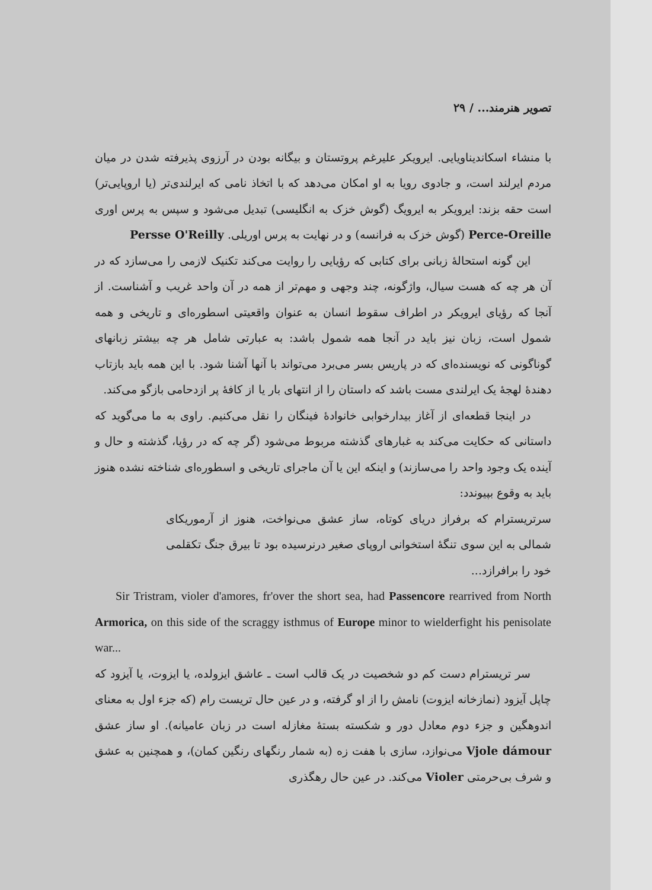تصویر هنرمند... / ۲۹
با منشاء اسکاندیناویایی. ایرویکر علیرغم پروتستان و بیگانه بودن در آرزوی پذیرفته شدن در میان مردم ایرلند است، و جادوی رویا به او امکان می‌دهد که با اتخاذ نامی که ایرلندی‌تر (یا اروپایی‌تر) است حقه بزند: ایرویکر به ایرویگ (گوش خزک به انگلیسی) تبدیل می‌شود و سپس به پرس اوری Perce-Oreille (گوش خزک به فرانسه) و در نهایت به پرس اوریلی. Persse O'Reilly
این گونه استحالهٔ زبانی برای کتابی که رؤیایی را روایت می‌کند تکنیک لازمی را می‌سازد که در آن هر چه که هست سیال، واژگونه، چند وجهی و مهم‌تر از همه در آن واحد غریب و آشناست. از آنجا که رؤیای ایرویکر در اطراف سقوط انسان به عنوان واقعیتی اسطوره‌ای و تاریخی و همه شمول است، زبان نیز باید در آنجا همه شمول باشد: به عبارتی شامل هر چه بیشتر زبانهای گوناگونی که نویسنده‌ای که در پاریس بسر می‌برد می‌تواند با آنها آشنا شود. با این همه باید بازتاب دهندهٔ لهجهٔ یک ایرلندی مست باشد که داستان را از انتهای بار یا از کافهٔ پر ازدحامی بازگو می‌کند.
در اینجا قطعه‌ای از آغاز بیدارخوابی خانوادهٔ فینگان را نقل می‌کنیم. راوی به ما می‌گوید که داستانی که حکایت می‌کند به غبارهای گذشته مربوط می‌شود (گر چه که در رؤیا، گذشته و حال و آینده یک وجود واحد را می‌سازند) و اینکه این یا آن ماجرای تاریخی و اسطوره‌ای شناخته نشده هنوز باید به وقوع بپیوندد:
سرتریسترام که برفراز دریای کوتاه، ساز عشق می‌نواخت، هنوز از آرموریکای شمالی به این سوی تنگهٔ استخوانی اروپای صغیر درنرسیده بود تا بیرق جنگ تکقلمی خود را برافرازد...
Sir Tristram, violer d'amores, fr'over the short sea, had Passencore rearrived from North Armorica, on this side of the scraggy isthmus of Europe minor to wielderfight his penisolate war...
سر تریسترام دست کم دو شخصیت در یک قالب است ـ عاشق ایزولده، یا ایزوت، یا آیزود که چاپل آیزود (نمازخانه ایزوت) نامش را از او گرفته، و در عین حال تریست رام (که جزء اول به معنای اندوهگین و جزء دوم معادل دور و شکسته بستهٔ مغازله است در زبان عامیانه). او ساز عشق Vjole dámour می‌نوازد، سازی با هفت زه (به شمار رنگهای رنگین کمان)، و همچنین به عشق و شرف بی‌حرمتی Violer می‌کند. در عین حال رهگذری